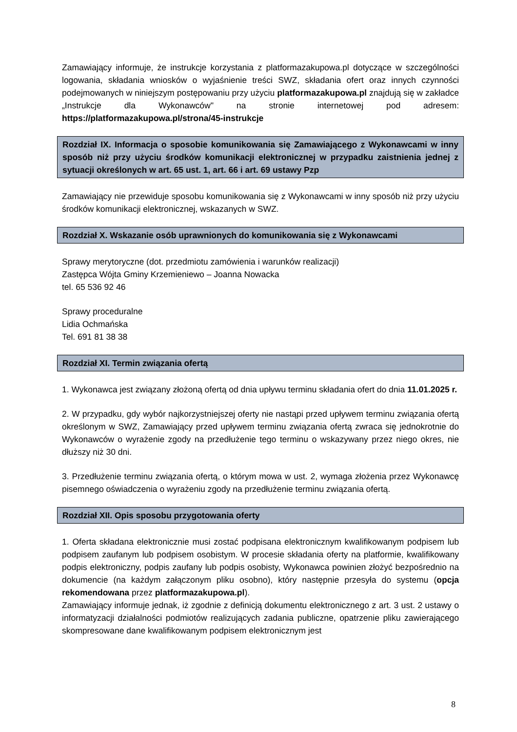Zamawiający informuje, że instrukcje korzystania z platformazakupowa.pl dotyczące w szczególności logowania, składania wniosków o wyjaśnienie treści SWZ, składania ofert oraz innych czynności podejmowanych w niniejszym postępowaniu przy użyciu platformazakupowa.pl znajdują się w zakładce „Instrukcje dla Wykonawców" na stronie internetowej pod adresem: https://platformazakupowa.pl/strona/45-instrukcje
Rozdział IX. Informacja o sposobie komunikowania się Zamawiającego z Wykonawcami w inny sposób niż przy użyciu środków komunikacji elektronicznej w przypadku zaistnienia jednej z sytuacji określonych w art. 65 ust. 1, art. 66 i art. 69 ustawy Pzp
Zamawiający nie przewiduje sposobu komunikowania się z Wykonawcami w inny sposób niż przy użyciu środków komunikacji elektronicznej, wskazanych w SWZ.
Rozdział X. Wskazanie osób uprawnionych do komunikowania się z Wykonawcami
Sprawy merytoryczne (dot. przedmiotu zamówienia i warunków realizacji)
Zastępca Wójta Gminy Krzemieniewo – Joanna Nowacka
tel. 65 536 92 46
Sprawy proceduralne
Lidia Ochmańska
Tel. 691 81 38 38
Rozdział XI. Termin związania ofertą
1. Wykonawca jest związany złożoną ofertą od dnia upływu terminu składania ofert do dnia 11.01.2025 r.
2. W przypadku, gdy wybór najkorzystniejszej oferty nie nastąpi przed upływem terminu związania ofertą określonym w SWZ, Zamawiający przed upływem terminu związania ofertą zwraca się jednokrotnie do Wykonawców o wyrażenie zgody na przedłużenie tego terminu o wskazywany przez niego okres, nie dłuższy niż 30 dni.
3. Przedłużenie terminu związania ofertą, o którym mowa w ust. 2, wymaga złożenia przez Wykonawcę pisemnego oświadczenia o wyrażeniu zgody na przedłużenie terminu związania ofertą.
Rozdział XII. Opis sposobu przygotowania oferty
1. Oferta składana elektronicznie musi zostać podpisana elektronicznym kwalifikowanym podpisem lub podpisem zaufanym lub podpisem osobistym. W procesie składania oferty na platformie, kwalifikowany podpis elektroniczny, podpis zaufany lub podpis osobisty, Wykonawca powinien złożyć bezpośrednio na dokumencie (na każdym załączonym pliku osobno), który następnie przesyła do systemu (opcja rekomendowana przez platformazakupowa.pl).
Zamawiający informuje jednak, iż zgodnie z definicją dokumentu elektronicznego z art. 3 ust. 2 ustawy o informatyzacji działalności podmiotów realizujących zadania publiczne, opatrzenie pliku zawierającego skompresowane dane kwalifikowanym podpisem elektronicznym jest
8